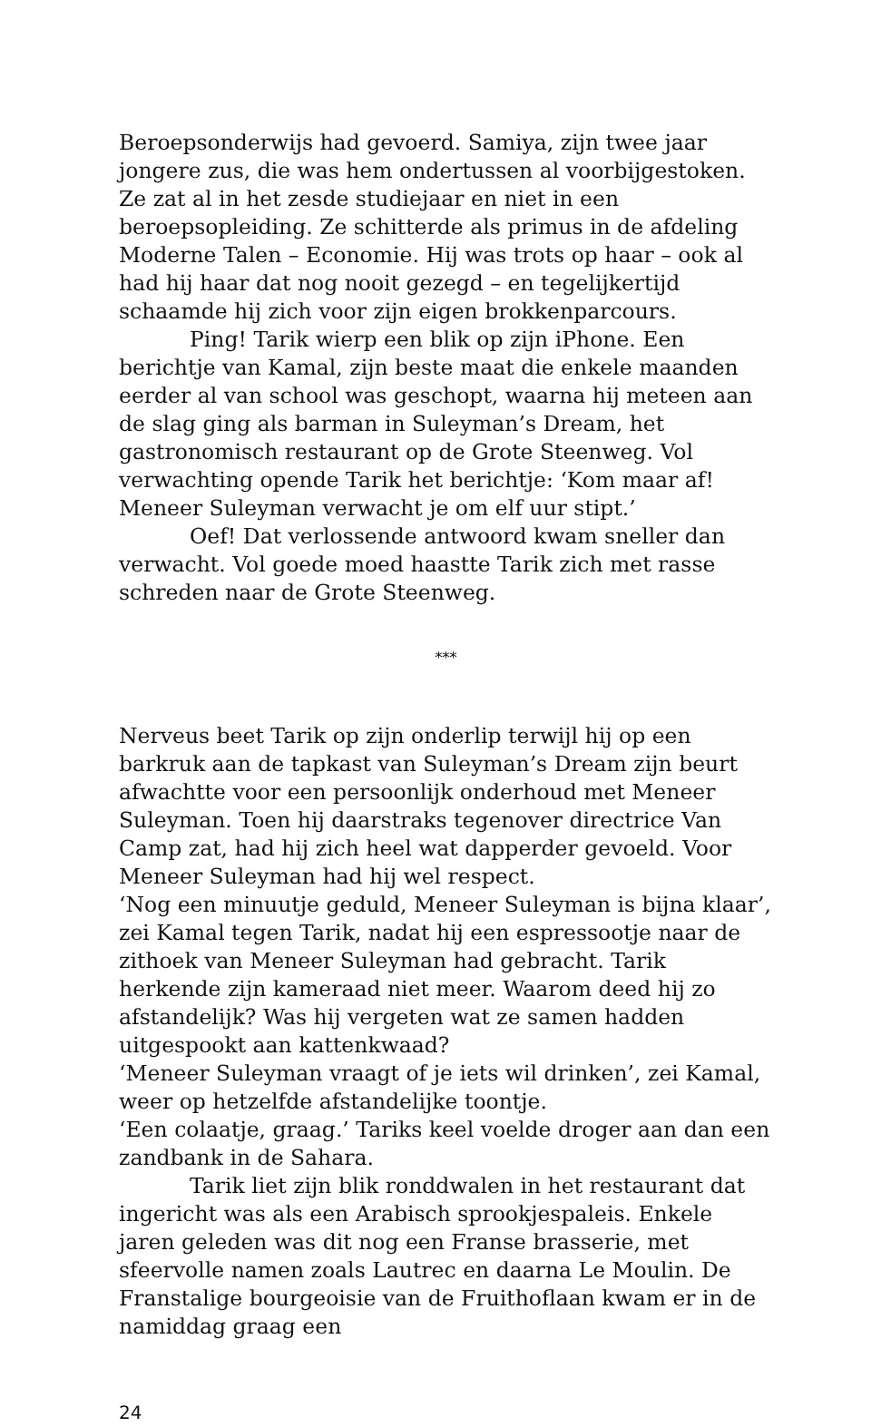Beroepsonderwijs had gevoerd. Samiya, zijn twee jaar jongere zus, die was hem ondertussen al voorbijgestoken. Ze zat al in het zesde studiejaar en niet in een beroepsopleiding. Ze schitterde als primus in de afdeling Moderne Talen – Economie. Hij was trots op haar – ook al had hij haar dat nog nooit gezegd – en tegelijkertijd schaamde hij zich voor zijn eigen brokkenparcours.
Ping! Tarik wierp een blik op zijn iPhone. Een berichtje van Kamal, zijn beste maat die enkele maanden eerder al van school was geschopt, waarna hij meteen aan de slag ging als barman in Suleyman’s Dream, het gastronomisch restaurant op de Grote Steenweg. Vol verwachting opende Tarik het berichtje: ‘Kom maar af! Meneer Suleyman verwacht je om elf uur stipt.’
Oef! Dat verlossende antwoord kwam sneller dan verwacht. Vol goede moed haastte Tarik zich met rasse schreden naar de Grote Steenweg.
***
Nerveus beet Tarik op zijn onderlip terwijl hij op een barkruk aan de tapkast van Suleyman’s Dream zijn beurt afwachtte voor een persoonlijk onderhoud met Meneer Suleyman. Toen hij daarstraks tegenover directrice Van Camp zat, had hij zich heel wat dapperder gevoeld. Voor Meneer Suleyman had hij wel respect.
‘Nog een minuutje geduld, Meneer Suleyman is bijna klaar’, zei Kamal tegen Tarik, nadat hij een espressootje naar de zithoek van Meneer Suleyman had gebracht. Tarik herkende zijn kameraad niet meer. Waarom deed hij zo afstandelijk? Was hij vergeten wat ze samen hadden uitgespookt aan kattenkwaad?
‘Meneer Suleyman vraagt of je iets wil drinken’, zei Kamal, weer op hetzelfde afstandelijke toontje.
‘Een colaatje, graag.’ Tariks keel voelde droger aan dan een zandbank in de Sahara.
Tarik liet zijn blik ronddwalen in het restaurant dat ingericht was als een Arabisch sprookjespaleis. Enkele jaren geleden was dit nog een Franse brasserie, met sfeervolle namen zoals Lautrec en daarna Le Moulin. De Franstalige bourgeoisie van de Fruithoflaan kwam er in de namiddag graag een
24